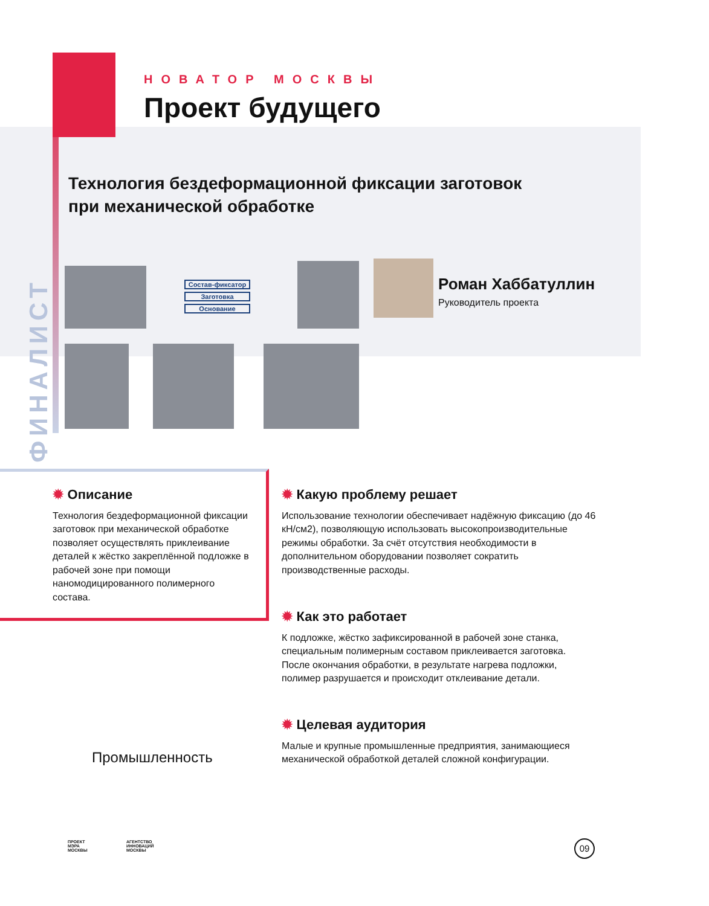НОВАТОР МОСКВЫ
Проект будущего
Технология бездеформационной фиксации заготовок
при механической обработке
ФИНАЛИСТ
Состав-фиксатор
Заготовка
Основание
Роман Хаббатуллин
Руководитель проекта
✹ Описание
Технология бездеформационной фиксации заготовок при механической обработке позволяет осуществлять приклеивание деталей к жёстко закреплённой подложке в рабочей зоне при помощи наномодицированного полимерного состава.
✹ Какую проблему решает
Использование технологии обеспечивает надёжную фиксацию (до 46 кН/см2), позволяющую использовать высокопроизводительные режимы обработки. За счёт отсутствия необходимости в дополнительном оборудовании позволяет сократить производственные расходы.
✹ Как это работает
К подложке, жёстко зафиксированной в рабочей зоне станка, специальным полимерным составом приклеивается заготовка. После окончания обработки, в результате нагрева подложки, полимер разрушается и происходит отклеивание детали.
✹ Целевая аудитория
Малые и крупные промышленные предприятия, занимающиеся механической обработкой деталей сложной конфигурации.
Промышленность
ПРОЕКТ
МЭРА
МОСКВЫ
АГЕНТСТВО
ИННОВАЦИЙ
МОСКВЫ
09